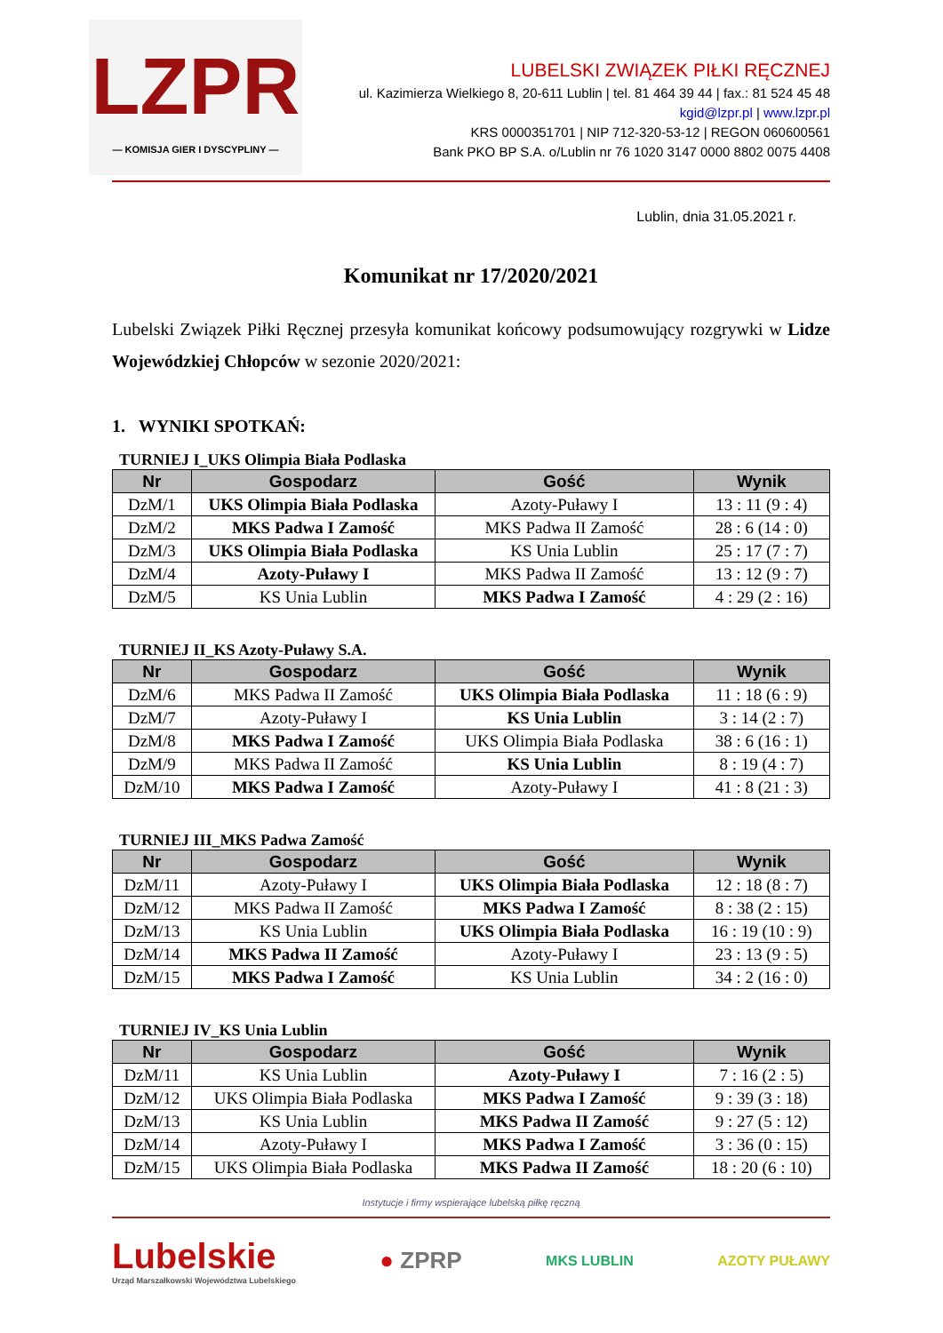LZPR
— KOMISJA GIER I DYSCYPLINY —
LUBELSKI ZWIĄZEK PIŁKI RĘCZNEJ
ul. Kazimierza Wielkiego 8, 20-611 Lublin | tel. 81 464 39 44 | fax.: 81 524 45 48
kgid@lzpr.pl | www.lzpr.pl
KRS 0000351701 | NIP 712-320-53-12 | REGON 060600561
Bank PKO BP S.A. o/Lublin nr 76 1020 3147 0000 8802 0075 4408
Lublin, dnia 31.05.2021 r.
Komunikat nr 17/2020/2021
Lubelski Związek Piłki Ręcznej przesyła komunikat końcowy podsumowujący rozgrywki w Lidze Wojewódzkiej Chłopców w sezonie 2020/2021:
1. WYNIKI SPOTKAŃ:
TURNIEJ I_UKS Olimpia Biała Podlaska
| Nr | Gospodarz | Gość | Wynik |
| --- | --- | --- | --- |
| DzM/1 | UKS Olimpia Biała Podlaska | Azoty-Puławy I | 13 : 11 (9 : 4) |
| DzM/2 | MKS Padwa I Zamość | MKS Padwa II Zamość | 28 : 6 (14 : 0) |
| DzM/3 | UKS Olimpia Biała Podlaska | KS Unia Lublin | 25 : 17 (7 : 7) |
| DzM/4 | Azoty-Puławy I | MKS Padwa II Zamość | 13 : 12 (9 : 7) |
| DzM/5 | KS Unia Lublin | MKS Padwa I Zamość | 4 : 29 (2 : 16) |
TURNIEJ II_KS Azoty-Puławy S.A.
| Nr | Gospodarz | Gość | Wynik |
| --- | --- | --- | --- |
| DzM/6 | MKS Padwa II Zamość | UKS Olimpia Biała Podlaska | 11 : 18 (6 : 9) |
| DzM/7 | Azoty-Puławy I | KS Unia Lublin | 3 : 14 (2 : 7) |
| DzM/8 | MKS Padwa I Zamość | UKS Olimpia Biała Podlaska | 38 : 6 (16 : 1) |
| DzM/9 | MKS Padwa II Zamość | KS Unia Lublin | 8 : 19 (4 : 7) |
| DzM/10 | MKS Padwa I Zamość | Azoty-Puławy I | 41 : 8 (21 : 3) |
TURNIEJ III_MKS Padwa Zamość
| Nr | Gospodarz | Gość | Wynik |
| --- | --- | --- | --- |
| DzM/11 | Azoty-Puławy I | UKS Olimpia Biała Podlaska | 12 : 18 (8 : 7) |
| DzM/12 | MKS Padwa II Zamość | MKS Padwa I Zamość | 8 : 38 (2 : 15) |
| DzM/13 | KS Unia Lublin | UKS Olimpia Biała Podlaska | 16 : 19 (10 : 9) |
| DzM/14 | MKS Padwa II Zamość | Azoty-Puławy I | 23 : 13 (9 : 5) |
| DzM/15 | MKS Padwa I Zamość | KS Unia Lublin | 34 : 2 (16 : 0) |
TURNIEJ IV_KS Unia Lublin
| Nr | Gospodarz | Gość | Wynik |
| --- | --- | --- | --- |
| DzM/11 | KS Unia Lublin | Azoty-Puławy I | 7 : 16 (2 : 5) |
| DzM/12 | UKS Olimpia Biała Podlaska | MKS Padwa I Zamość | 9 : 39 (3 : 18) |
| DzM/13 | KS Unia Lublin | MKS Padwa II Zamość | 9 : 27 (5 : 12) |
| DzM/14 | Azoty-Puławy I | MKS Padwa I Zamość | 3 : 36 (0 : 15) |
| DzM/15 | UKS Olimpia Biała Podlaska | MKS Padwa II Zamość | 18 : 20 (6 : 10) |
Instytucje i firmy wspierające lubelską piłkę ręczną
Lubelskie
Urząd Marszałkowski Województwa Lubelskiego
● ZPRP
MKS LUBLIN AZOTY PUŁAWY